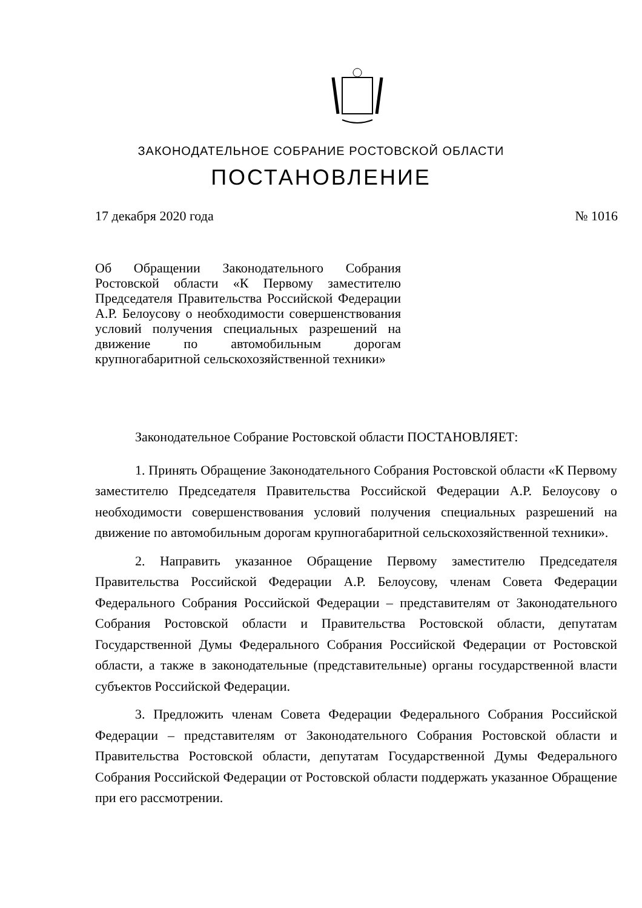ЗАКОНОДАТЕЛЬНОЕ СОБРАНИЕ РОСТОВСКОЙ ОБЛАСТИ
ПОСТАНОВЛЕНИЕ
17 декабря 2020 года № 1016
Об Обращении Законодательного Собрания Ростовской области «К Первому заместителю Председателя Правительства Российской Федерации А.Р. Белоусову о необходимости совершенствования условий получения специальных разрешений на движение по автомобильным дорогам крупногабаритной сельскохозяйственной техники»
Законодательное Собрание Ростовской области ПОСТАНОВЛЯЕТ:
1. Принять Обращение Законодательного Собрания Ростовской области «К Первому заместителю Председателя Правительства Российской Федерации А.Р. Белоусову о необходимости совершенствования условий получения специальных разрешений на движение по автомобильным дорогам крупногабаритной сельскохозяйственной техники».
2. Направить указанное Обращение Первому заместителю Председателя Правительства Российской Федерации А.Р. Белоусову, членам Совета Федерации Федерального Собрания Российской Федерации – представителям от Законодательного Собрания Ростовской области и Правительства Ростовской области, депутатам Государственной Думы Федерального Собрания Российской Федерации от Ростовской области, а также в законодательные (представительные) органы государственной власти субъектов Российской Федерации.
3. Предложить членам Совета Федерации Федерального Собрания Российской Федерации – представителям от Законодательного Собрания Ростовской области и Правительства Ростовской области, депутатам Государственной Думы Федерального Собрания Российской Федерации от Ростовской области поддержать указанное Обращение при его рассмотрении.